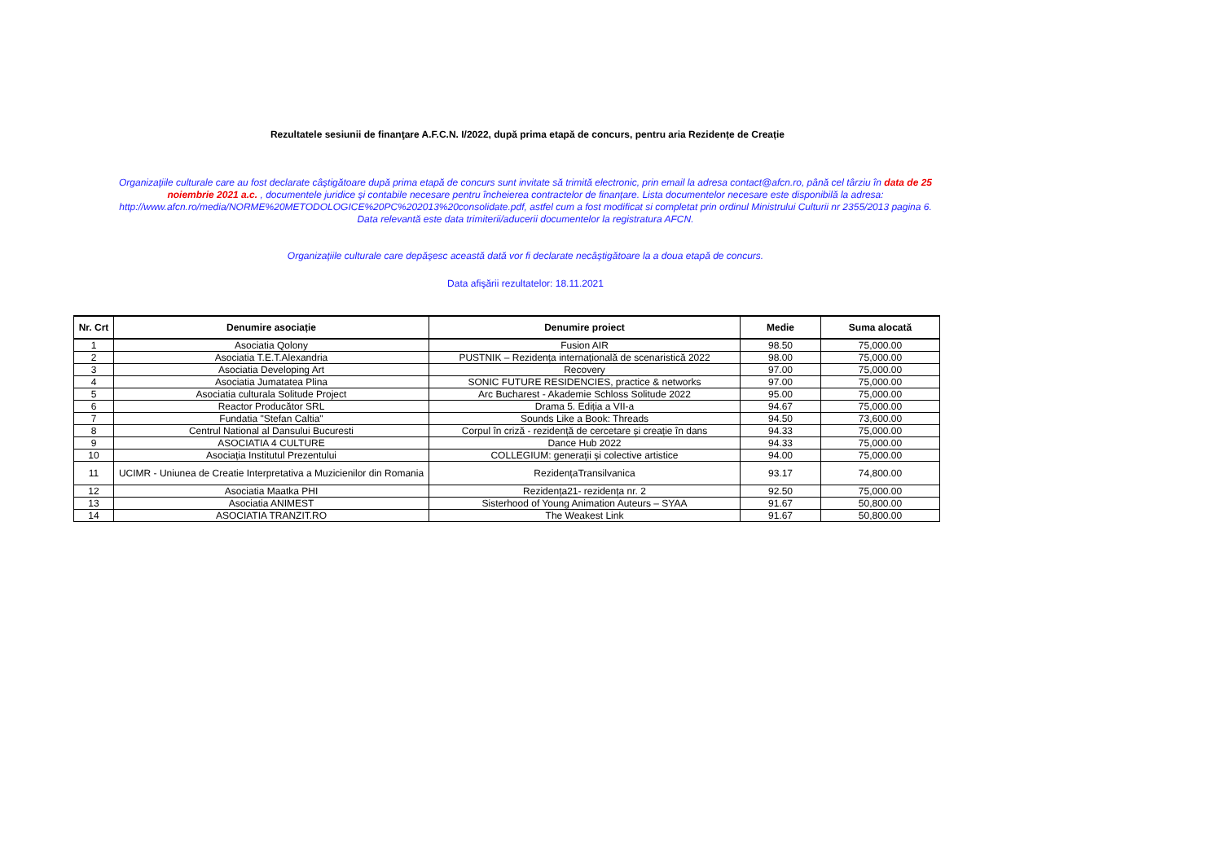Rezultatele sesiunii de finanţare A.F.C.N. I/2022, după prima etapă de concurs, pentru aria Rezidențe de Creație
Organizaţiile culturale care au fost declarate câştigătoare după prima etapă de concurs sunt invitate să trimită electronic, prin email la adresa contact@afcn.ro, până cel târziu în data de 25 noiembrie 2021 a.c. , documentele juridice şi contabile necesare pentru încheierea contractelor de finanţare. Lista documentelor necesare este disponibilă la adresa: http://www.afcn.ro/media/NORME%20METODOLOGICE%20PC%202013%20consolidate.pdf, astfel cum a fost modificat si completat prin ordinul Ministrului Culturii nr 2355/2013 pagina 6. Data relevantă este data trimiterii/aducerii documentelor la registratura AFCN.
Organizaţiile culturale care depăşesc această dată vor fi declarate necâştigătoare la a doua etapă de concurs.
Data afişării rezultatelor: 18.11.2021
| Nr. Crt | Denumire asociație | Denumire proiect | Medie | Suma alocată |
| --- | --- | --- | --- | --- |
| 1 | Asociatia Qolony | Fusion AIR | 98.50 | 75,000.00 |
| 2 | Asociatia T.E.T.Alexandria | PUSTNIK – Rezidența internațională de scenaristică 2022 | 98.00 | 75,000.00 |
| 3 | Asociatia Developing Art | Recovery | 97.00 | 75,000.00 |
| 4 | Asociatia Jumatatea Plina | SONIC FUTURE RESIDENCIES, practice & networks | 97.00 | 75,000.00 |
| 5 | Asociatia culturala Solitude Project | Arc Bucharest - Akademie Schloss Solitude 2022 | 95.00 | 75,000.00 |
| 6 | Reactor Producător SRL | Drama 5. Ediția a VII-a | 94.67 | 75,000.00 |
| 7 | Fundatia "Stefan Caltia" | Sounds Like a Book: Threads | 94.50 | 73,600.00 |
| 8 | Centrul National al Dansului Bucuresti | Corpul în criză - rezidență de cercetare și creație în dans | 94.33 | 75,000.00 |
| 9 | ASOCIATIA 4 CULTURE | Dance Hub 2022 | 94.33 | 75,000.00 |
| 10 | Asociația Institutul Prezentului | COLLEGIUM: generații și colective artistice | 94.00 | 75,000.00 |
| 11 | UCIMR - Uniunea de Creatie Interpretativa a Muzicienilor din Romania | RezidențaTransilvanica | 93.17 | 74,800.00 |
| 12 | Asociatia Maatka PHI | Rezidența21- rezidența nr. 2 | 92.50 | 75,000.00 |
| 13 | Asociatia ANIMEST | Sisterhood of Young Animation Auteurs – SYAA | 91.67 | 50,800.00 |
| 14 | ASOCIATIA TRANZIT.RO | The Weakest Link | 91.67 | 50,800.00 |